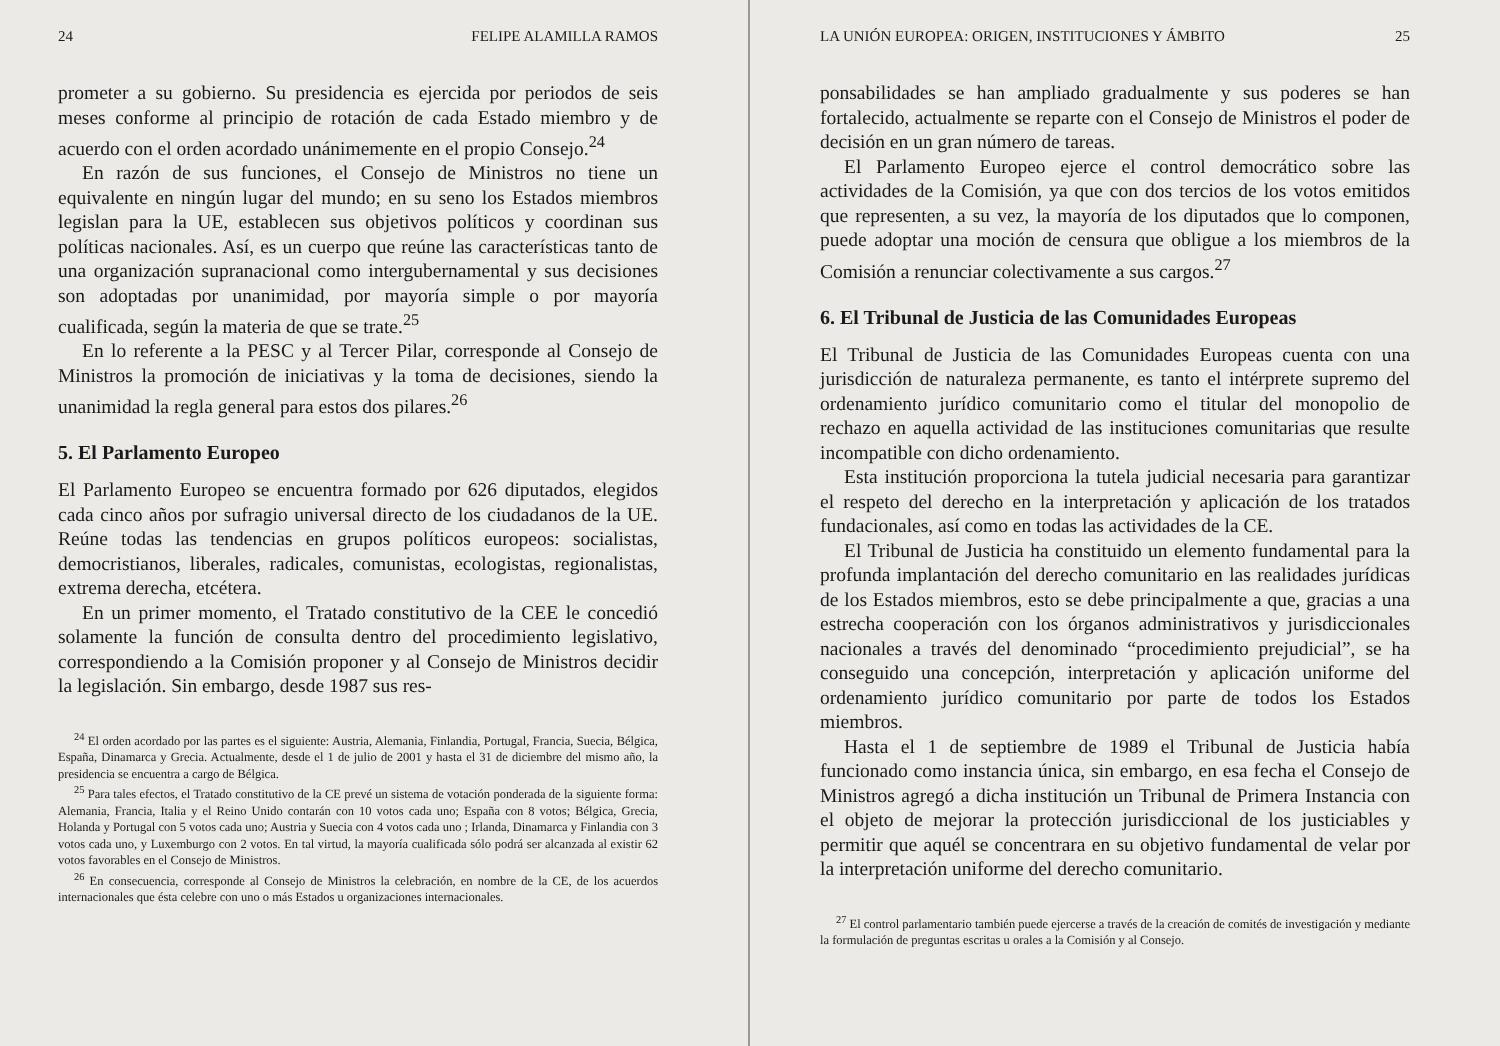24 FELIPE ALAMILLA RAMOS
prometer a su gobierno. Su presidencia es ejercida por periodos de seis meses conforme al principio de rotación de cada Estado miembro y de acuerdo con el orden acordado unánimemente en el propio Consejo.<sup>24</sup>
En razón de sus funciones, el Consejo de Ministros no tiene un equivalente en ningún lugar del mundo; en su seno los Estados miembros legislan para la UE, establecen sus objetivos políticos y coordinan sus políticas nacionales. Así, es un cuerpo que reúne las características tanto de una organización supranacional como intergubernamental y sus decisiones son adoptadas por unanimidad, por mayoría simple o por mayoría cualificada, según la materia de que se trate.<sup>25</sup>
En lo referente a la PESC y al Tercer Pilar, corresponde al Consejo de Ministros la promoción de iniciativas y la toma de decisiones, siendo la unanimidad la regla general para estos dos pilares.<sup>26</sup>
5. El Parlamento Europeo
El Parlamento Europeo se encuentra formado por 626 diputados, elegidos cada cinco años por sufragio universal directo de los ciudadanos de la UE. Reúne todas las tendencias en grupos políticos europeos: socialistas, democristianos, liberales, radicales, comunistas, ecologistas, regionalistas, extrema derecha, etcétera.
En un primer momento, el Tratado constitutivo de la CEE le concedió solamente la función de consulta dentro del procedimiento legislativo, correspondiendo a la Comisión proponer y al Consejo de Ministros decidir la legislación. Sin embargo, desde 1987 sus res-
<sup>24</sup> El orden acordado por las partes es el siguiente: Austria, Alemania, Finlandia, Portugal, Francia, Suecia, Bélgica, España, Dinamarca y Grecia. Actualmente, desde el 1 de julio de 2001 y hasta el 31 de diciembre del mismo año, la presidencia se encuentra a cargo de Bélgica.
<sup>25</sup> Para tales efectos, el Tratado constitutivo de la CE prevé un sistema de votación ponderada de la siguiente forma: Alemania, Francia, Italia y el Reino Unido contarán con 10 votos cada uno; España con 8 votos; Bélgica, Grecia, Holanda y Portugal con 5 votos cada uno; Austria y Suecia con 4 votos cada uno ; Irlanda, Dinamarca y Finlandia con 3 votos cada uno, y Luxemburgo con 2 votos. En tal virtud, la mayoría cualificada sólo podrá ser alcanzada al existir 62 votos favorables en el Consejo de Ministros.
<sup>26</sup> En consecuencia, corresponde al Consejo de Ministros la celebración, en nombre de la CE, de los acuerdos internacionales que ésta celebre con uno o más Estados u organizaciones internacionales.
LA UNIÓN EUROPEA: ORIGEN, INSTITUCIONES Y ÁMBITO 25
ponsabilidades se han ampliado gradualmente y sus poderes se han fortalecido, actualmente se reparte con el Consejo de Ministros el poder de decisión en un gran número de tareas.
El Parlamento Europeo ejerce el control democrático sobre las actividades de la Comisión, ya que con dos tercios de los votos emitidos que representen, a su vez, la mayoría de los diputados que lo componen, puede adoptar una moción de censura que obligue a los miembros de la Comisión a renunciar colectivamente a sus cargos.<sup>27</sup>
6. El Tribunal de Justicia de las Comunidades Europeas
El Tribunal de Justicia de las Comunidades Europeas cuenta con una jurisdicción de naturaleza permanente, es tanto el intérprete supremo del ordenamiento jurídico comunitario como el titular del monopolio de rechazo en aquella actividad de las instituciones comunitarias que resulte incompatible con dicho ordenamiento.
Esta institución proporciona la tutela judicial necesaria para garantizar el respeto del derecho en la interpretación y aplicación de los tratados fundacionales, así como en todas las actividades de la CE.
El Tribunal de Justicia ha constituido un elemento fundamental para la profunda implantación del derecho comunitario en las realidades jurídicas de los Estados miembros, esto se debe principalmente a que, gracias a una estrecha cooperación con los órganos administrativos y jurisdiccionales nacionales a través del denominado “procedimiento prejudicial”, se ha conseguido una concepción, interpretación y aplicación uniforme del ordenamiento jurídico comunitario por parte de todos los Estados miembros.
Hasta el 1 de septiembre de 1989 el Tribunal de Justicia había funcionado como instancia única, sin embargo, en esa fecha el Consejo de Ministros agregó a dicha institución un Tribunal de Primera Instancia con el objeto de mejorar la protección jurisdiccional de los justiciables y permitir que aquél se concentrara en su objetivo fundamental de velar por la interpretación uniforme del derecho comunitario.
<sup>27</sup> El control parlamentario también puede ejercerse a través de la creación de comités de investigación y mediante la formulación de preguntas escritas u orales a la Comisión y al Consejo.